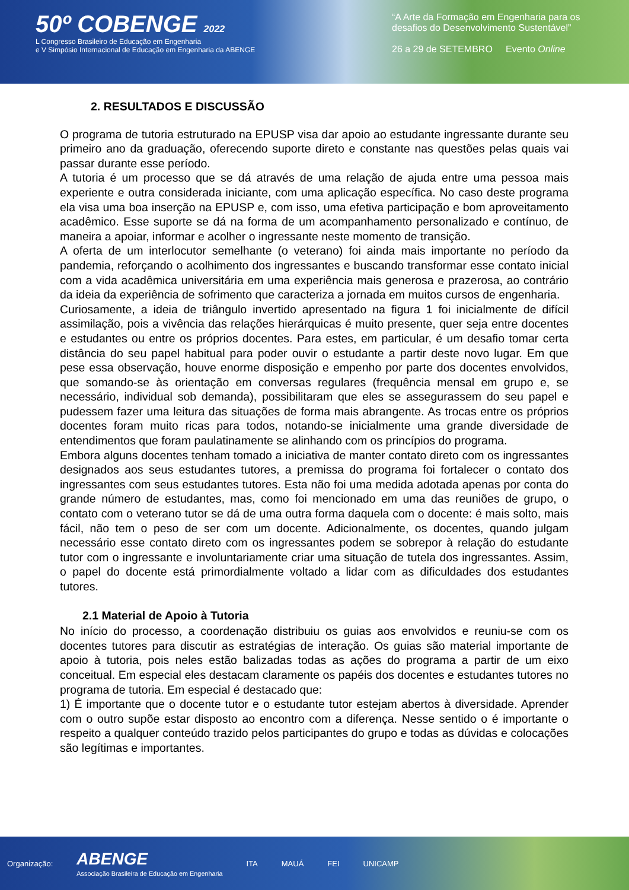50º COBENGE 2022
L Congresso Brasileiro de Educação em Engenharia
e V Simpósio Internacional de Educação em Engenharia da ABENGE
“A Arte da Formação em Engenharia para os desafios do Desenvolvimento Sustentável”
26 a 29 de SETEMBRO Evento Online
2. RESULTADOS E DISCUSSÃO
O programa de tutoria estruturado na EPUSP visa dar apoio ao estudante ingressante durante seu primeiro ano da graduação, oferecendo suporte direto e constante nas questões pelas quais vai passar durante esse período.
A tutoria é um processo que se dá através de uma relação de ajuda entre uma pessoa mais experiente e outra considerada iniciante, com uma aplicação específica. No caso deste programa ela visa uma boa inserção na EPUSP e, com isso, uma efetiva participação e bom aproveitamento acadêmico. Esse suporte se dá na forma de um acompanhamento personalizado e contínuo, de maneira a apoiar, informar e acolher o ingressante neste momento de transição.
A oferta de um interlocutor semelhante (o veterano) foi ainda mais importante no período da pandemia, reforçando o acolhimento dos ingressantes e buscando transformar esse contato inicial com a vida acadêmica universitária em uma experiência mais generosa e prazerosa, ao contrário da ideia da experiência de sofrimento que caracteriza a jornada em muitos cursos de engenharia.
Curiosamente, a ideia de triângulo invertido apresentado na figura 1 foi inicialmente de difícil assimilação, pois a vivência das relações hierárquicas é muito presente, quer seja entre docentes e estudantes ou entre os próprios docentes. Para estes, em particular, é um desafio tomar certa distância do seu papel habitual para poder ouvir o estudante a partir deste novo lugar. Em que pese essa observação, houve enorme disposição e empenho por parte dos docentes envolvidos, que somando-se às orientação em conversas regulares (frequência mensal em grupo e, se necessário, individual sob demanda), possibilitaram que eles se assegurassem do seu papel e pudessem fazer uma leitura das situações de forma mais abrangente. As trocas entre os próprios docentes foram muito ricas para todos, notando-se inicialmente uma grande diversidade de entendimentos que foram paulatinamente se alinhando com os princípios do programa.
Embora alguns docentes tenham tomado a iniciativa de manter contato direto com os ingressantes designados aos seus estudantes tutores, a premissa do programa foi fortalecer o contato dos ingressantes com seus estudantes tutores. Esta não foi uma medida adotada apenas por conta do grande número de estudantes, mas, como foi mencionado em uma das reuniões de grupo, o contato com o veterano tutor se dá de uma outra forma daquela com o docente: é mais solto, mais fácil, não tem o peso de ser com um docente. Adicionalmente, os docentes, quando julgam necessário esse contato direto com os ingressantes podem se sobrepor à relação do estudante tutor com o ingressante e involuntariamente criar uma situação de tutela dos ingressantes. Assim, o papel do docente está primordialmente voltado a lidar com as dificuldades dos estudantes tutores.
2.1 Material de Apoio à Tutoria
No início do processo, a coordenação distribuiu os guias aos envolvidos e reuniu-se com os docentes tutores para discutir as estratégias de interação. Os guias são material importante de apoio à tutoria, pois neles estão balizadas todas as ações do programa a partir de um eixo conceitual. Em especial eles destacam claramente os papéis dos docentes e estudantes tutores no programa de tutoria. Em especial é destacado que:
1) É importante que o docente tutor e o estudante tutor estejam abertos à diversidade. Aprender com o outro supõe estar disposto ao encontro com a diferença. Nesse sentido o é importante o respeito a qualquer conteúdo trazido pelos participantes do grupo e todas as dúvidas e colocações são legítimas e importantes.
Organização: ABENGE
Associação Brasileira de Educação em Engenharia ITA MAUÁ FEI UNICAMP